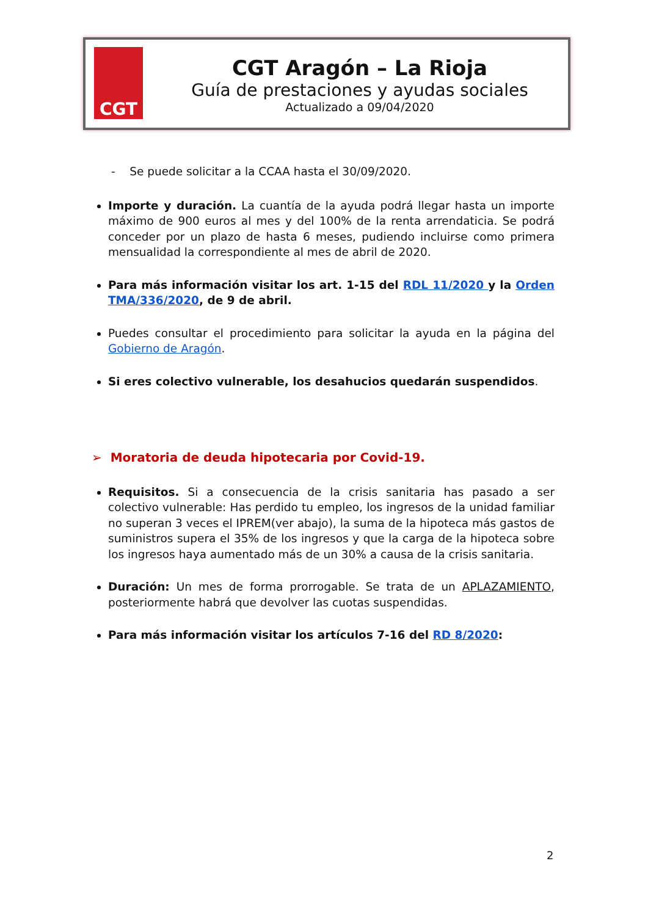CGT
CGT Aragón – La Rioja
Guía de prestaciones y ayudas sociales
Actualizado a 09/04/2020
- Se puede solicitar a la CCAA hasta el 30/09/2020.
Importe y duración. La cuantía de la ayuda podrá llegar hasta un importe máximo de 900 euros al mes y del 100% de la renta arrendaticia. Se podrá conceder por un plazo de hasta 6 meses, pudiendo incluirse como primera mensualidad la correspondiente al mes de abril de 2020.
Para más información visitar los art. 1-15 del RDL 11/2020 y la Orden TMA/336/2020, de 9 de abril.
Puedes consultar el procedimiento para solicitar la ayuda en la página del Gobierno de Aragón.
Si eres colectivo vulnerable, los desahucios quedarán suspendidos.
➢ Moratoria de deuda hipotecaria por Covid-19.
Requisitos. Si a consecuencia de la crisis sanitaria has pasado a ser colectivo vulnerable: Has perdido tu empleo, los ingresos de la unidad familiar no superan 3 veces el IPREM(ver abajo), la suma de la hipoteca más gastos de suministros supera el 35% de los ingresos y que la carga de la hipoteca sobre los ingresos haya aumentado más de un 30% a causa de la crisis sanitaria.
Duración: Un mes de forma prorrogable. Se trata de un APLAZAMIENTO, posteriormente habrá que devolver las cuotas suspendidas.
Para más información visitar los artículos 7-16 del RD 8/2020:
2